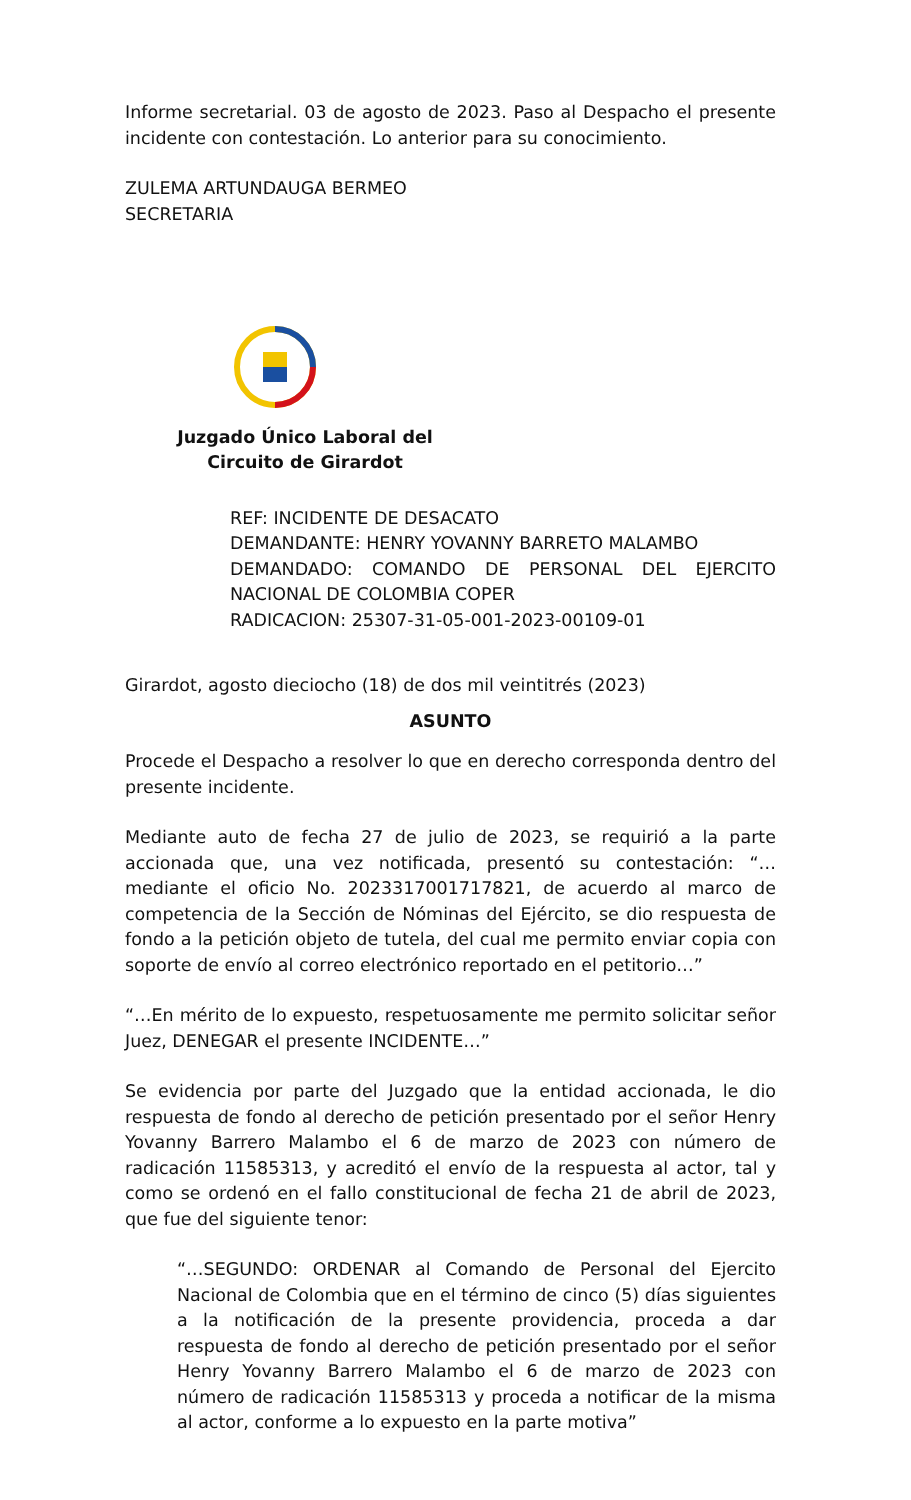Informe secretarial. 03 de agosto de 2023. Paso al Despacho el presente incidente con contestación. Lo anterior para su conocimiento.
ZULEMA ARTUNDAUGA BERMEO
SECRETARIA
Juzgado Único Laboral del
Circuito de Girardot
REF: INCIDENTE DE DESACATO
DEMANDANTE: HENRY YOVANNY BARRETO MALAMBO
DEMANDADO: COMANDO DE PERSONAL DEL EJERCITO NACIONAL DE COLOMBIA COPER
RADICACION: 25307-31-05-001-2023-00109-01
Girardot, agosto dieciocho (18) de dos mil veintitrés (2023)
ASUNTO
Procede el Despacho a resolver lo que en derecho corresponda dentro del presente incidente.
Mediante auto de fecha 27 de julio de 2023, se requirió a la parte accionada que, una vez notificada, presentó su contestación: “…mediante el oficio No. 2023317001717821, de acuerdo al marco de competencia de la Sección de Nóminas del Ejército, se dio respuesta de fondo a la petición objeto de tutela, del cual me permito enviar copia con soporte de envío al correo electrónico reportado en el petitorio…”
“…En mérito de lo expuesto, respetuosamente me permito solicitar señor Juez, DENEGAR el presente INCIDENTE…”
Se evidencia por parte del Juzgado que la entidad accionada, le dio respuesta de fondo al derecho de petición presentado por el señor Henry Yovanny Barrero Malambo el 6 de marzo de 2023 con número de radicación 11585313, y acreditó el envío de la respuesta al actor, tal y como se ordenó en el fallo constitucional de fecha 21 de abril de 2023, que fue del siguiente tenor:
“…SEGUNDO: ORDENAR al Comando de Personal del Ejercito Nacional de Colombia que en el término de cinco (5) días siguientes a la notificación de la presente providencia, proceda a dar respuesta de fondo al derecho de petición presentado por el señor Henry Yovanny Barrero Malambo el 6 de marzo de 2023 con número de radicación 11585313 y proceda a notificar de la misma al actor, conforme a lo expuesto en la parte motiva”